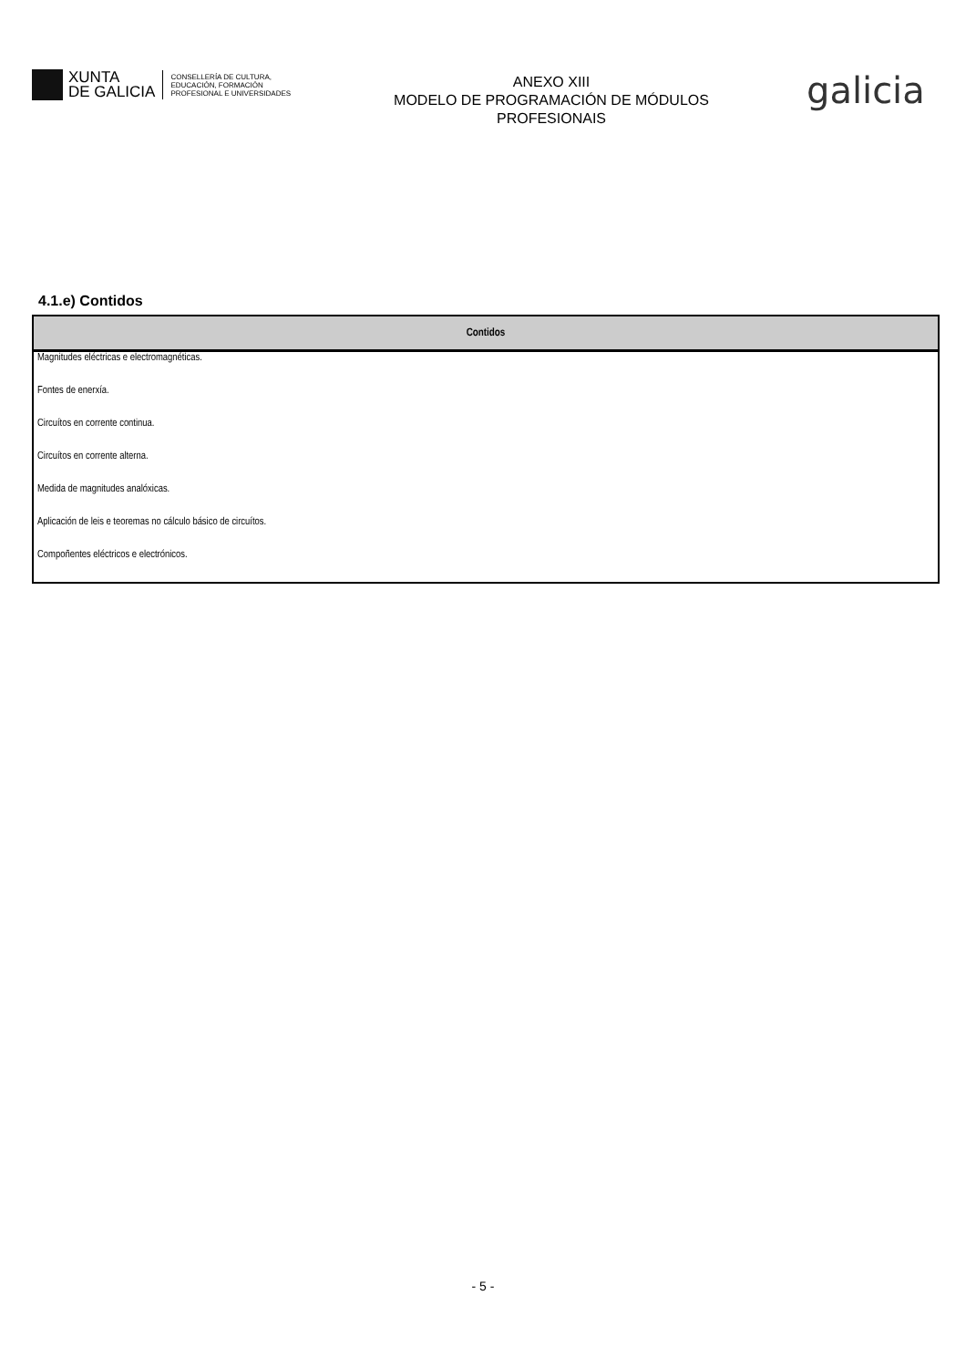XUNTA
DE GALICIA
CONSELLERÍA DE CULTURA,
EDUCACIÓN, FORMACIÓN
PROFESIONAL E UNIVERSIDADES
ANEXO XIII
MODELO DE PROGRAMACIÓN DE MÓDULOS
PROFESIONAIS
galicia
4.1.e) Contidos
| Contidos |
| --- |
| Magnitudes eléctricas e electromagnéticas. |
| Fontes de enerxía. |
| Circuítos en corrente continua. |
| Circuítos en corrente alterna. |
| Medida de magnitudes analóxicas. |
| Aplicación de leis e teoremas no cálculo básico de circuítos. |
| Compoñentes eléctricos e electrónicos. |
- 5 -